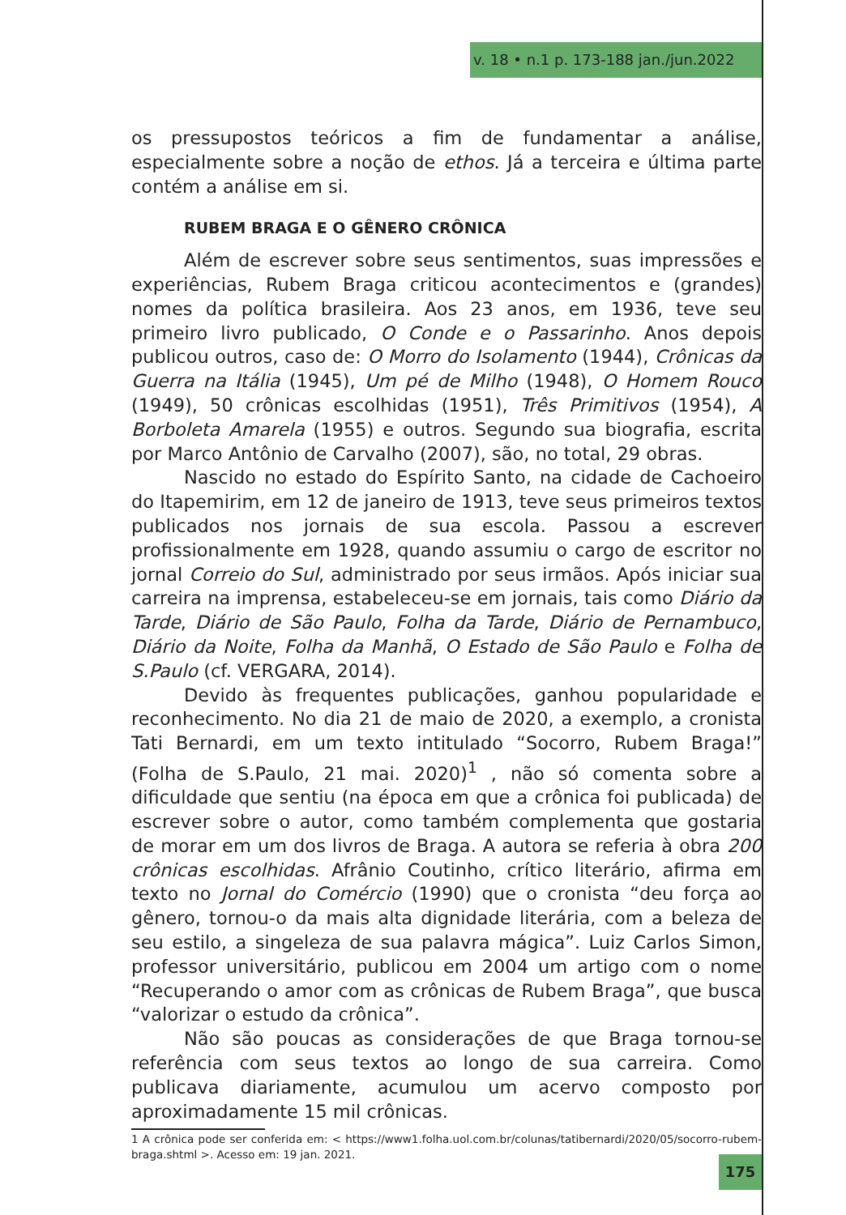v. 18 • n.1 p. 173-188 jan./jun.2022
os pressupostos teóricos a fim de fundamentar a análise, especialmente sobre a noção de ethos. Já a terceira e última parte contém a análise em si.
RUBEM BRAGA E O GÊNERO CRÔNICA
Além de escrever sobre seus sentimentos, suas impressões e experiências, Rubem Braga criticou acontecimentos e (grandes) nomes da política brasileira. Aos 23 anos, em 1936, teve seu primeiro livro publicado, O Conde e o Passarinho. Anos depois publicou outros, caso de: O Morro do Isolamento (1944), Crônicas da Guerra na Itália (1945), Um pé de Milho (1948), O Homem Rouco (1949), 50 crônicas escolhidas (1951), Três Primitivos (1954), A Borboleta Amarela (1955) e outros. Segundo sua biografia, escrita por Marco Antônio de Carvalho (2007), são, no total, 29 obras.
Nascido no estado do Espírito Santo, na cidade de Cachoeiro do Itapemirim, em 12 de janeiro de 1913, teve seus primeiros textos publicados nos jornais de sua escola. Passou a escrever profissionalmente em 1928, quando assumiu o cargo de escritor no jornal Correio do Sul, administrado por seus irmãos. Após iniciar sua carreira na imprensa, estabeleceu-se em jornais, tais como Diário da Tarde, Diário de São Paulo, Folha da Tarde, Diário de Pernambuco, Diário da Noite, Folha da Manhã, O Estado de São Paulo e Folha de S.Paulo (cf. VERGARA, 2014).
Devido às frequentes publicações, ganhou popularidade e reconhecimento. No dia 21 de maio de 2020, a exemplo, a cronista Tati Bernardi, em um texto intitulado “Socorro, Rubem Braga!” (Folha de S.Paulo, 21 mai. 2020)<sup>1</sup> , não só comenta sobre a dificuldade que sentiu (na época em que a crônica foi publicada) de escrever sobre o autor, como também complementa que gostaria de morar em um dos livros de Braga. A autora se referia à obra 200 crônicas escolhidas. Afrânio Coutinho, crítico literário, afirma em texto no Jornal do Comércio (1990) que o cronista “deu força ao gênero, tornou-o da mais alta dignidade literária, com a beleza de seu estilo, a singeleza de sua palavra mágica”. Luiz Carlos Simon, professor universitário, publicou em 2004 um artigo com o nome “Recuperando o amor com as crônicas de Rubem Braga”, que busca “valorizar o estudo da crônica”.
Não são poucas as considerações de que Braga tornou-se referência com seus textos ao longo de sua carreira. Como publicava diariamente, acumulou um acervo composto por aproximadamente 15 mil crônicas.
1 A crônica pode ser conferida em: < https://www1.folha.uol.com.br/colunas/tatibernardi/2020/05/socorro-rubem-braga.shtml >. Acesso em: 19 jan. 2021.
175